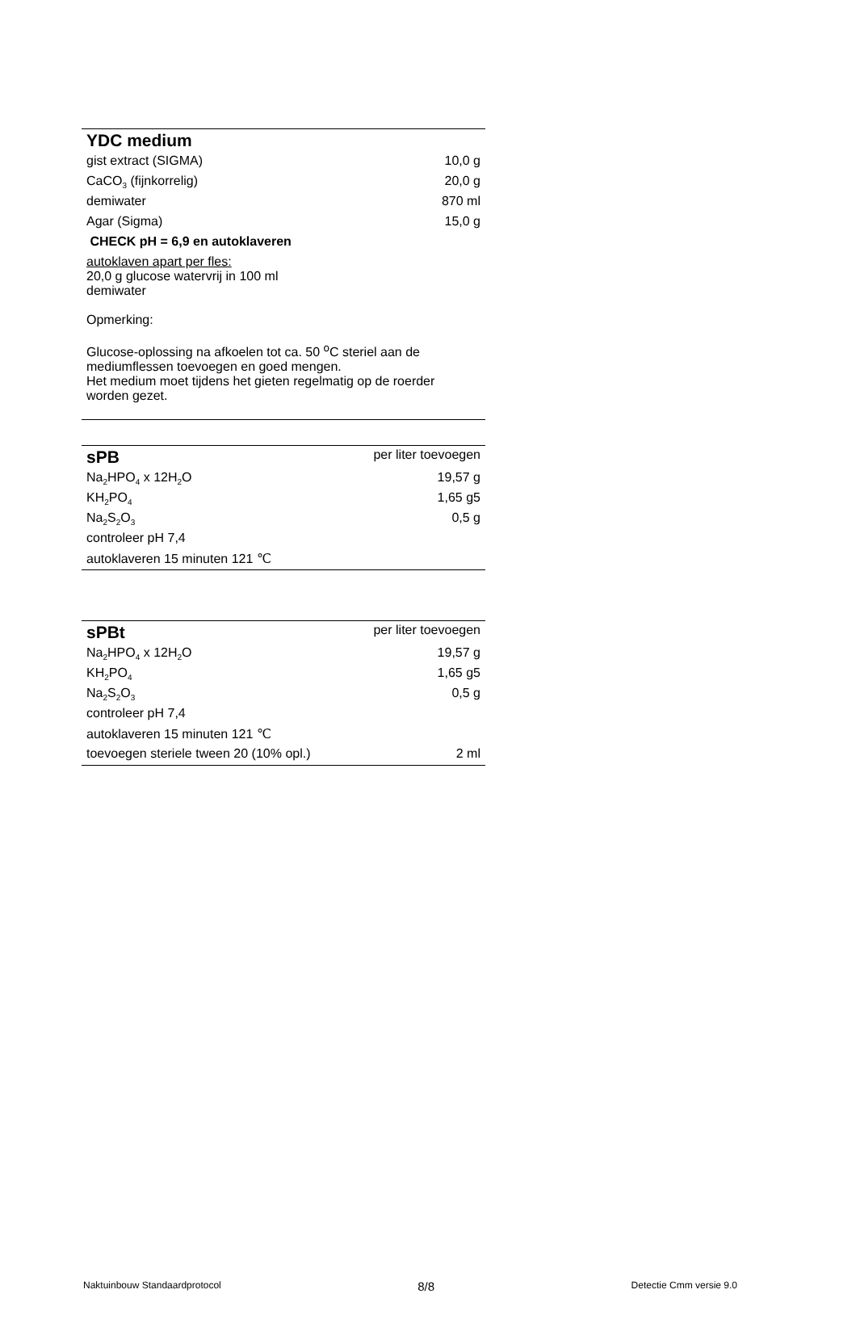| YDC medium | |
| gist extract (SIGMA) | 10,0 g |
| CaCO<sub>3</sub> (fijnkorrelig) | 20,0 g |
| demiwater | 870 ml |
| Agar (Sigma) | 15,0 g |
| CHECK pH = 6,9 en autoklaveren | |
| autoklaven apart per fles: 20,0 g glucose watervrij in 100 ml demiwater Opmerking: Glucose-oplossing na afkoelen tot ca. 50 <sup>o</sup>C steriel aan de mediumflessen toevoegen en goed mengen. Het medium moet tijdens het gieten regelmatig op de roerder worden gezet. | |
| sPB | per liter toevoegen |
| Na<sub>2</sub>HPO<sub>4</sub> x 12H<sub>2</sub>O | 19,57 g |
| KH<sub>2</sub>PO<sub>4</sub> | 1,65 g5 |
| Na<sub>2</sub>S<sub>2</sub>O<sub>3</sub> | 0,5 g |
| controleer pH 7,4 | |
| autoklaveren 15 minuten 121 ℃ | |
| sPBt | per liter toevoegen |
| Na<sub>2</sub>HPO<sub>4</sub> x 12H<sub>2</sub>O | 19,57 g |
| KH<sub>2</sub>PO<sub>4</sub> | 1,65 g5 |
| Na<sub>2</sub>S<sub>2</sub>O<sub>3</sub> | 0,5 g |
| controleer pH 7,4 | |
| autoklaveren 15 minuten 121 ℃ | |
| toevoegen steriele tween 20 (10% opl.) | 2 ml |
Naktuinbouw Standaardprotocol 8/8 Detectie Cmm versie 9.0